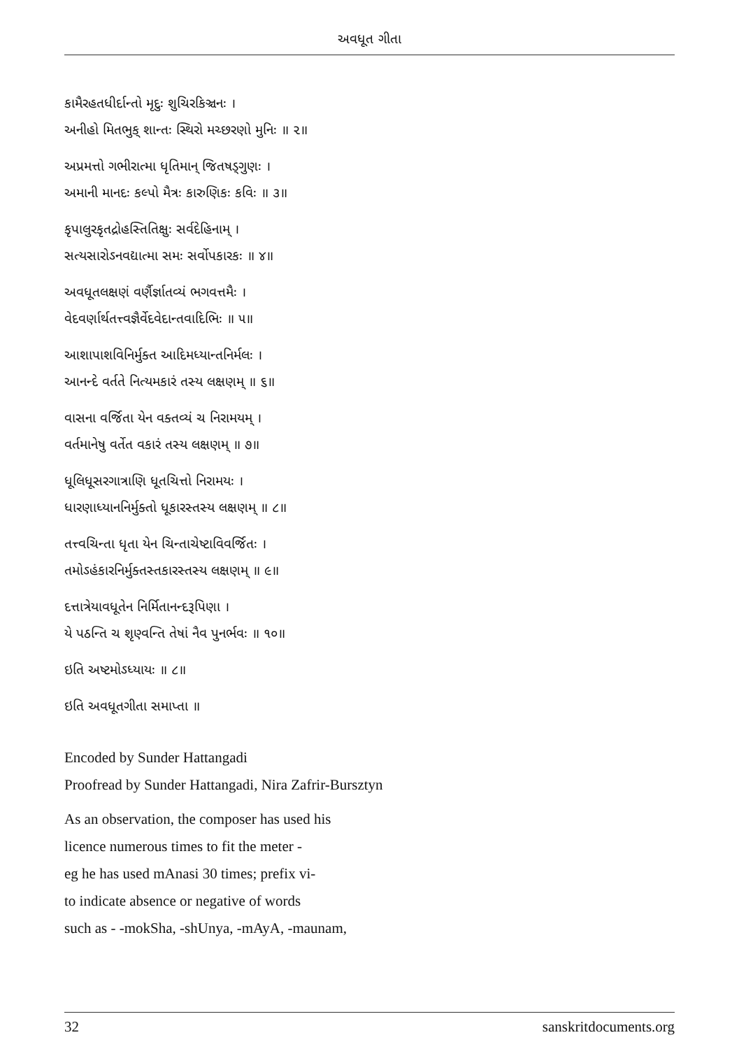અવધૂત ગીતા
કામૈરહતધીર્દાન્તો મૃદુઃ શુચિરકિઞ્ચનઃ ।
અનીહો મિતભુક્ શાન્તઃ સ્થિરો મચ્છરણો મુનિઃ ॥ ૨॥
અપ્રમત્તો ગભીરાત્મા ધૃતિમાન્ જિતષડ્ગુણઃ ।
અમાની માનદઃ કલ્પો મૈત્રઃ કારુણિકઃ કવિઃ ॥ ૩॥
કૃપાલુરકૃતદ્રોહસ્તિતિક્ષુઃ સર્વદેહિનામ્ ।
સત્યસારોઽનવદ્યાત્મા સમઃ સર્વોપકારકઃ ॥ ૪॥
અવધૂતલક્ષણં વર્ણૈર્જ્ઞાતવ્યં ભગવત્તમૈઃ ।
વેદવર્ણાર્થતત્ત્વજ્ઞૈર્વેદવેદાન્તવાદિભિઃ ॥ ૫॥
આશાપાશવિનિર્મુક્ત આદિમધ્યાન્તનિર્મલઃ ।
આનન્દે વર્તતે નિત્યમકારં તસ્ય લક્ષણમ્ ॥ ૬॥
વાસના વર્જિતા યેન વક્તવ્યં ચ નિરામયમ્ ।
વર્તમાનેષુ વર્તેત વકારં તસ્ય લક્ષણમ્ ॥ ૭॥
ધૂલિધૂસરગાત્રાણિ ધૂતચિત્તો નિરામયઃ ।
ધારણાધ્યાનનિર્મુક્તો ધૂકારસ્તસ્ય લક્ષણમ્ ॥ ૮॥
તત્ત્વચિન્તા ધૃતા યેન ચિન્તાચેષ્ટાવિવર્જિતઃ ।
તમોઽહંકારનિર્મુક્તસ્તકારસ્તસ્ય લક્ષણમ્ ॥ ૯॥
દત્તાત્રેયાવધૂતેન નિર્મિતાનન્દરૂપિણા ।
યે પઠન્તિ ચ શ‍ૃણ્વન્તિ તેષાં નૈવ પુનર્ભવઃ ॥ ૧૦॥
ઇતિ અષ્ટમોઽધ્યાયઃ ॥ ૮॥
ઇતિ અવધૂતગીતા સમાપ્તા ॥
Encoded by Sunder Hattangadi
Proofread by Sunder Hattangadi, Nira Zafrir-Bursztyn
As an observation, the composer has used his
licence numerous times to fit the meter -
eg he has used mAnasi 30 times; prefix vi-
to indicate absence or negative of words
such as - -mokSha, -shUnya, -mAyA, -maunam,
32 sanskritdocuments.org